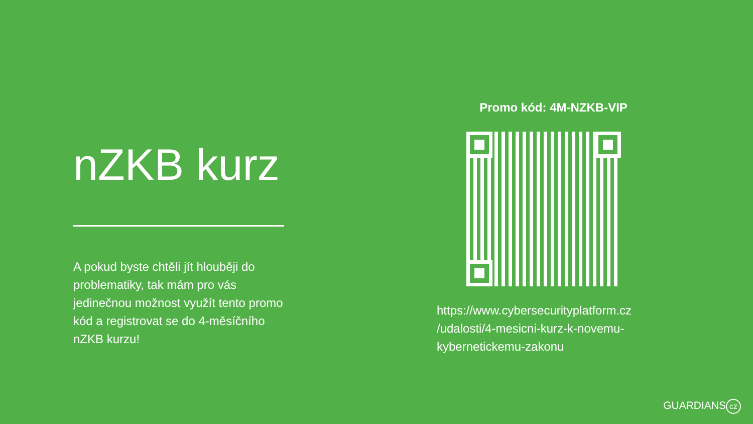nZKB kurz
A pokud byste chtěli jít hlouběji do problematiky, tak mám pro vás jedinečnou možnost využít tento promo kód a registrovat se do 4-měsíčního nZKB kurzu!
Promo kód: 4M-NZKB-VIP
https://www.cybersecurityplatform.cz /udalosti/4-mesicni-kurz-k-novemu-kybernetickemu-zakonu
GUARDIANS cz